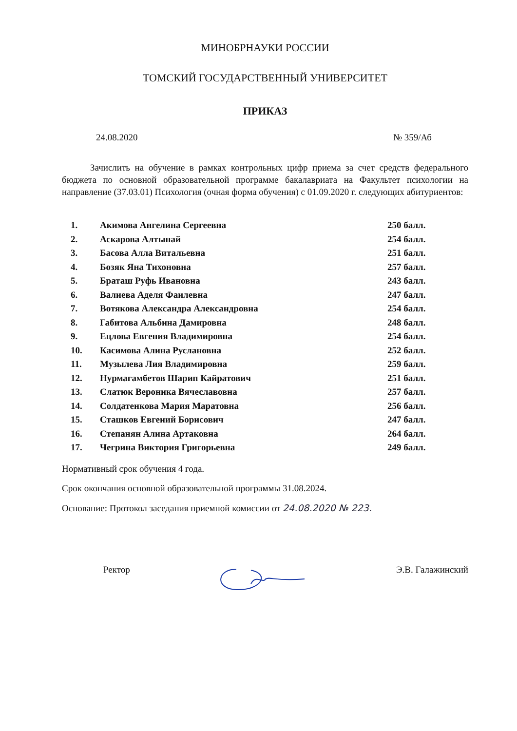МИНОБРНАУКИ РОССИИ
ТОМСКИЙ ГОСУДАРСТВЕННЫЙ УНИВЕРСИТЕТ
ПРИКАЗ
24.08.2020 № 359/Аб
Зачислить на обучение в рамках контрольных цифр приема за счет средств федерального бюджета по основной образовательной программе бакалавриата на Факультет психологии на направление (37.03.01) Психология (очная форма обучения) с 01.09.2020 г. следующих абитуриентов:
| 1. | Акимова Ангелина Сергеевна | 250 балл. |
| 2. | Аскарова Алтынай | 254 балл. |
| 3. | Басова Алла Витальевна | 251 балл. |
| 4. | Бозяк Яна Тихоновна | 257 балл. |
| 5. | Браташ Руфь Ивановна | 243 балл. |
| 6. | Валиева Аделя Фаилевна | 247 балл. |
| 7. | Вотякова Александра Александровна | 254 балл. |
| 8. | Габитова Альбина Дамировна | 248 балл. |
| 9. | Ецлова Евгения Владимировна | 254 балл. |
| 10. | Касимова Алина Руслановна | 252 балл. |
| 11. | Музылева Лия Владимировна | 259 балл. |
| 12. | Нурмагамбетов Шарип Кайратович | 251 балл. |
| 13. | Слатюк Вероника Вячеславовна | 257 балл. |
| 14. | Солдатенкова Мария Маратовна | 256 балл. |
| 15. | Сташков Евгений Борисович | 247 балл. |
| 16. | Степанян Алина Артаковна | 264 балл. |
| 17. | Чегрина Виктория Григорьевна | 249 балл. |
Нормативный срок обучения 4 года.
Срок окончания основной образовательной программы 31.08.2024.
Основание: Протокол заседания приемной комиссии от 24.08.2020 № 223.
Ректор Э.В. Галажинский